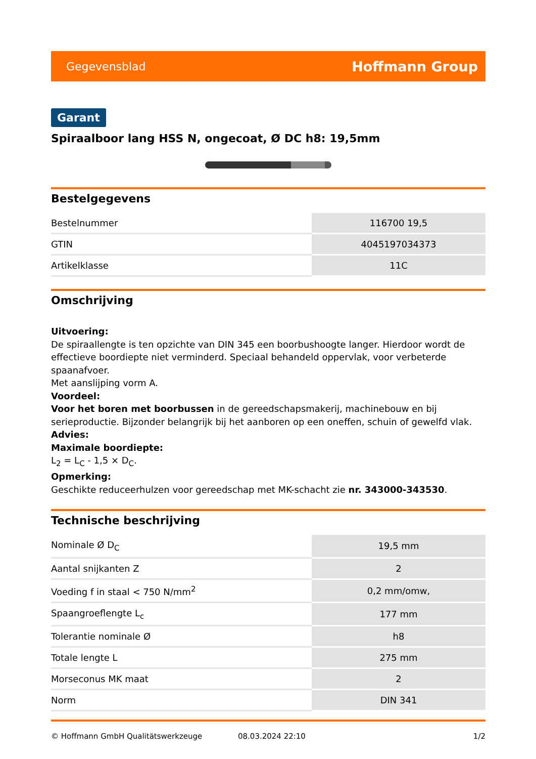Gegevensblad Hoffmann Group
Garant
Spiraalboor lang HSS N, ongecoat, Ø DC h8: 19,5mm
Bestelgegevens
| Bestelnummer | 116700 19,5 |
| GTIN | 4045197034373 |
| Artikelklasse | 11C |
Omschrijving
Uitvoering:
De spiraallengte is ten opzichte van DIN 345 een boorbushoogte langer. Hierdoor wordt de effectieve boordiepte niet verminderd. Speciaal behandeld oppervlak, voor verbeterde spaanafvoer.
Met aanslijping vorm A.
Voordeel:
Voor het boren met boorbussen in de gereedschapsmakerij, machinebouw en bij serieproductie. Bijzonder belangrijk bij het aanboren op een oneffen, schuin of gewelfd vlak.
Advies:
Maximale boordiepte:
L<sub>2</sub> = L<sub>C</sub> - 1,5 × D<sub>C</sub>.
Opmerking:
Geschikte reduceerhulzen voor gereedschap met MK-schacht zie nr. 343000-343530.
Technische beschrijving
| Nominale Ø D<sub>C</sub> | 19,5 mm |
| Aantal snijkanten Z | 2 |
| Voeding f in staal < 750 N/mm<sup>2</sup> | 0,2 mm/omw, |
| Spaangroeflengte L<sub>c</sub> | 177 mm |
| Tolerantie nominale Ø | h8 |
| Totale lengte L | 275 mm |
| Morseconus MK maat | 2 |
| Norm | DIN 341 |
© Hoffmann GmbH Qualitätswerkzeuge 08.03.2024 22:10 1/2